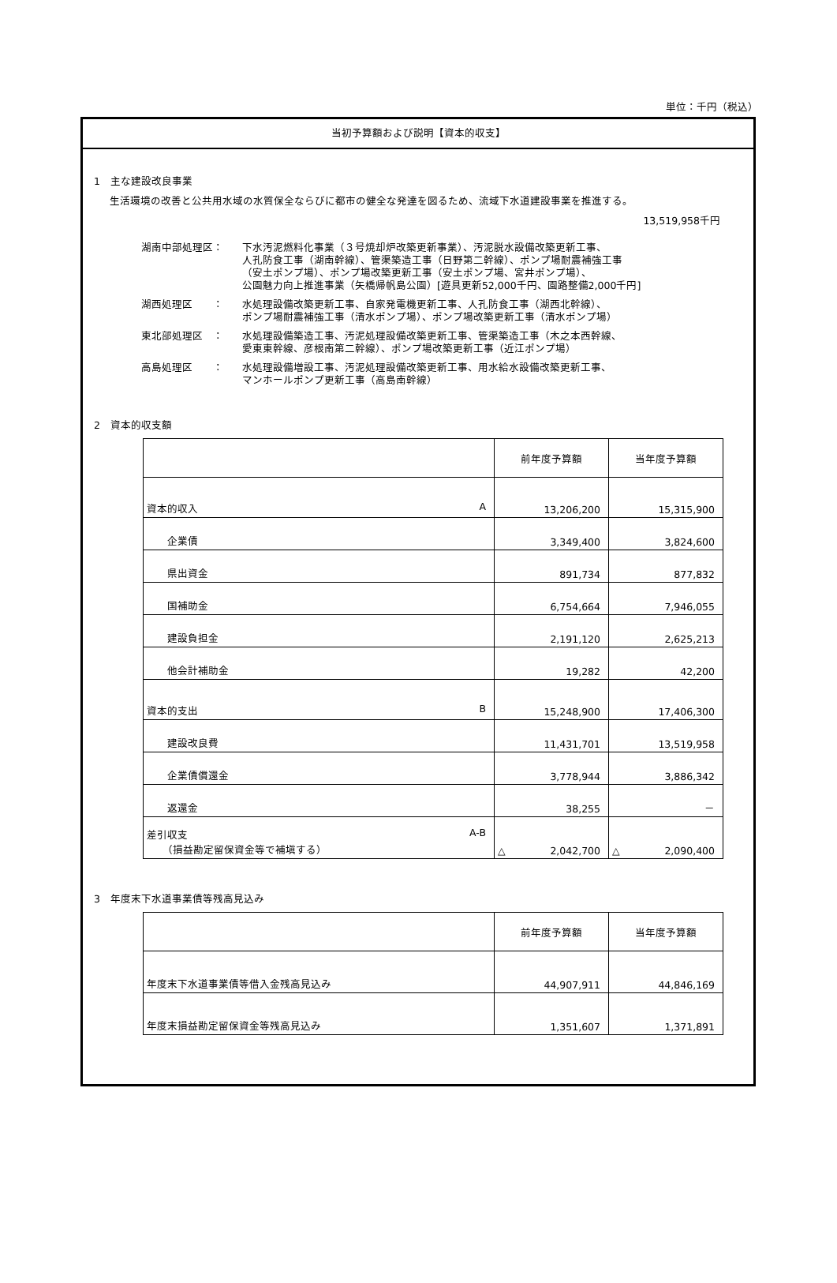単位：千円（税込）
当初予算額および説明【資本的収支】
1　主な建設改良事業
生活環境の改善と公共用水域の水質保全ならびに都市の健全な発達を図るため、流域下水道建設事業を推進する。
13,519,958千円
| 湖南中部処理区： | 下水汚泥燃料化事業（３号焼却炉改築更新事業）、汚泥脱水設備改築更新工事、 人孔防食工事（湖南幹線）、管渠築造工事（日野第二幹線）、ポンプ場耐震補強工事 （安土ポンプ場）、ポンプ場改築更新工事（安土ポンプ場、宮井ポンプ場）、 公園魅力向上推進事業（矢橋帰帆島公園）[遊具更新52,000千円、園路整備2,000千円] |
| 湖西処理区 ： | 水処理設備改築更新工事、自家発電機更新工事、人孔防食工事（湖西北幹線）、 ポンプ場耐震補強工事（清水ポンプ場）、ポンプ場改築更新工事（清水ポンプ場） |
| 東北部処理区 ： | 水処理設備築造工事、汚泥処理設備改築更新工事、管渠築造工事（木之本西幹線、 愛東東幹線、彦根南第二幹線）、ポンプ場改築更新工事（近江ポンプ場） |
| 高島処理区 ： | 水処理設備増設工事、汚泥処理設備改築更新工事、用水給水設備改築更新工事、 マンホールポンプ更新工事（高島南幹線） |
2　資本的収支額
| | 前年度予算額 | 当年度予算額 |
| --- | --- | --- |
| 資本的収入 A | 13,206,200 | 15,315,900 |
| 企業債 | 3,349,400 | 3,824,600 |
| 県出資金 | 891,734 | 877,832 |
| 国補助金 | 6,754,664 | 7,946,055 |
| 建設負担金 | 2,191,120 | 2,625,213 |
| 他会計補助金 | 19,282 | 42,200 |
| 資本的支出 B | 15,248,900 | 17,406,300 |
| 建設改良費 | 11,431,701 | 13,519,958 |
| 企業債償還金 | 3,778,944 | 3,886,342 |
| 返還金 | 38,255 | － |
| 差引収支 A-B （損益勘定留保資金等で補塡する） | △ 2,042,700 | △ 2,090,400 |
3　年度末下水道事業債等残高見込み
| | 前年度予算額 | 当年度予算額 |
| --- | --- | --- |
| 年度末下水道事業債等借入金残高見込み | 44,907,911 | 44,846,169 |
| 年度末損益勘定留保資金等残高見込み | 1,351,607 | 1,371,891 |